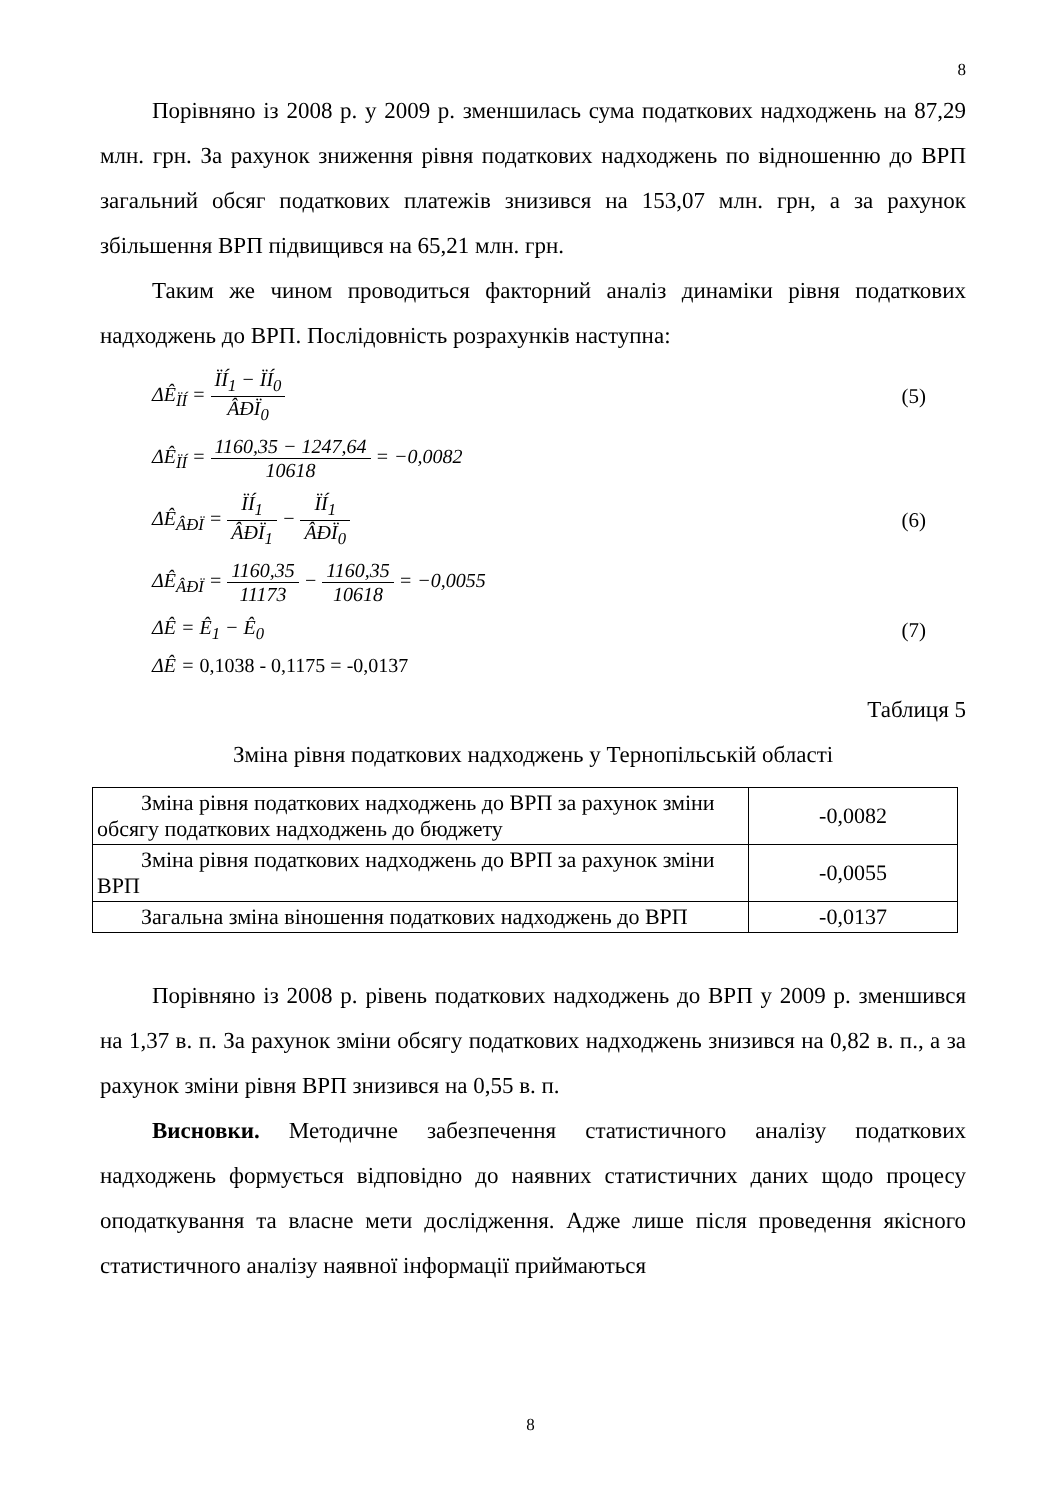8
Порівняно із 2008 р. у 2009 р. зменшилась сума податкових надходжень на 87,29 млн. грн. За рахунок зниження рівня податкових надходжень по відношенню до ВРП загальний обсяг податкових платежів знизився на 153,07 млн. грн, а за рахунок збільшення ВРП підвищився на 65,21 млн. грн.
Таким же чином проводиться факторний аналіз динаміки рівня податкових надходжень до ВРП. Послідовність розрахунків наступна:
ΔÊ<sub>ÏÍ</sub> = ÏÍ<sub>1</sub> − ÏÍ<sub>0</sub> ÂÐÏ<sub>0</sub> (5)
ΔÊ<sub>ÏÍ</sub> = 1160,35 − 1247,64 10618 = −0,0082
ΔÊ<sub>ÂÐÏ</sub> = ÏÍ<sub>1</sub> ÂÐÏ<sub>1</sub> − ÏÍ<sub>1</sub> ÂÐÏ<sub>0</sub> (6)
ΔÊ<sub>ÂÐÏ</sub> = 1160,35 11173 − 1160,35 10618 = −0,0055
ΔÊ = Ê<sub>1</sub> − Ê<sub>0</sub> (7)
ΔÊ = 0,1038 - 0,1175 = -0,0137
Таблиця 5
Зміна рівня податкових надходжень у Тернопільській області
| Зміна рівня податкових надходжень до ВРП за рахунок зміни обсягу податкових надходжень до бюджету | -0,0082 |
| Зміна рівня податкових надходжень до ВРП за рахунок зміни ВРП | -0,0055 |
| Загальна зміна віношення податкових надходжень до ВРП | -0,0137 |
Порівняно із 2008 р. рівень податкових надходжень до ВРП у 2009 р. зменшився на 1,37 в. п. За рахунок зміни обсягу податкових надходжень знизився на 0,82 в. п., а за рахунок зміни рівня ВРП знизився на 0,55 в. п.
Висновки. Методичне забезпечення статистичного аналізу податкових надходжень формується відповідно до наявних статистичних даних щодо процесу оподаткування та власне мети дослідження. Адже лише після проведення якісного статистичного аналізу наявної інформації приймаються
8